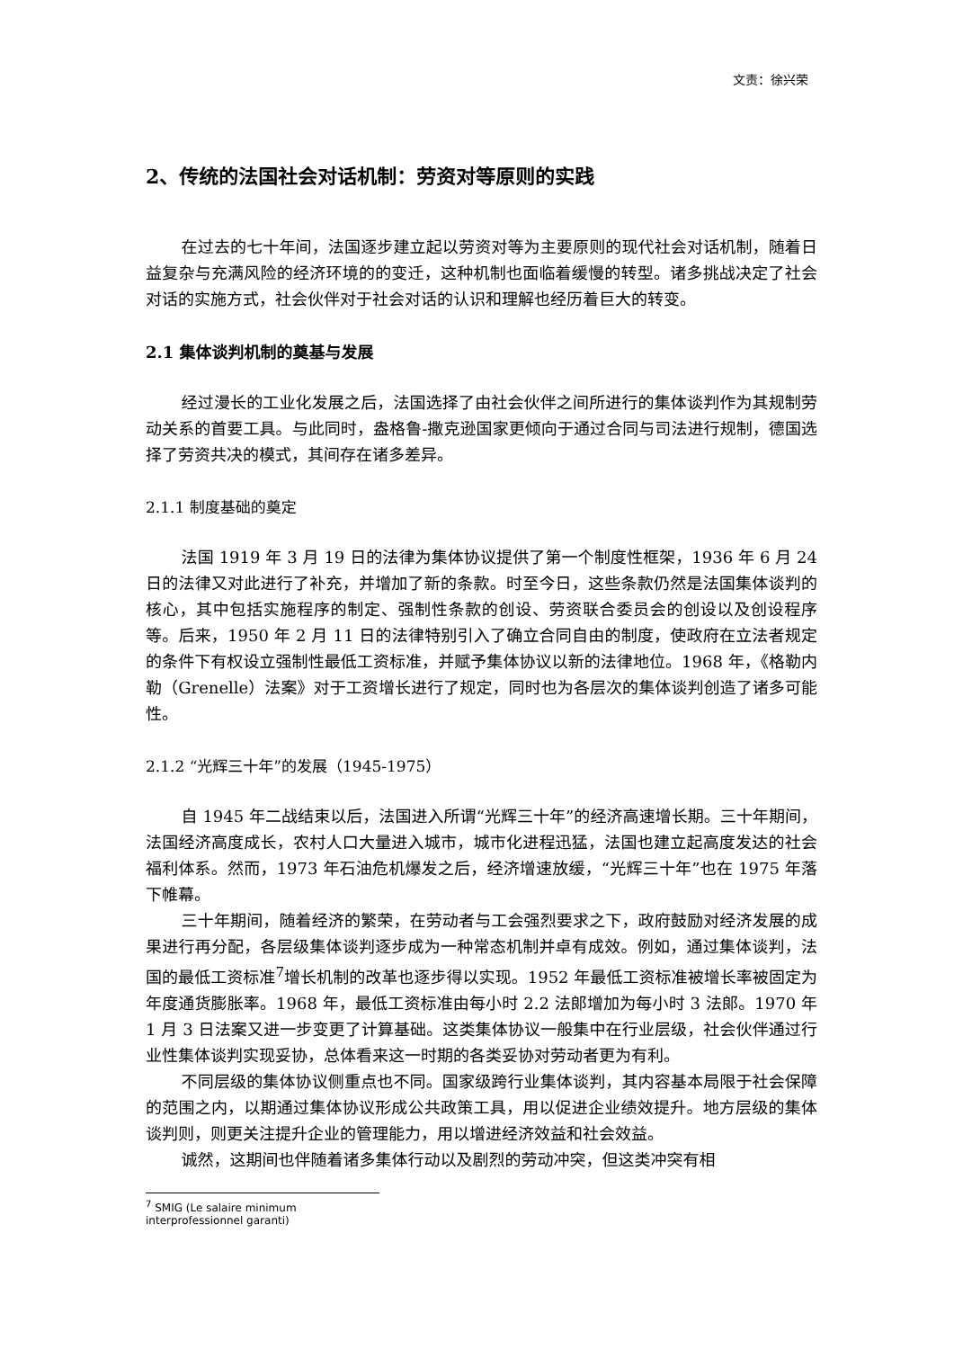文责：徐兴荣
2、传统的法国社会对话机制：劳资对等原则的实践
在过去的七十年间，法国逐步建立起以劳资对等为主要原则的现代社会对话机制，随着日益复杂与充满风险的经济环境的的变迁，这种机制也面临着缓慢的转型。诸多挑战决定了社会对话的实施方式，社会伙伴对于社会对话的认识和理解也经历着巨大的转变。
2.1 集体谈判机制的奠基与发展
经过漫长的工业化发展之后，法国选择了由社会伙伴之间所进行的集体谈判作为其规制劳动关系的首要工具。与此同时，盎格鲁-撒克逊国家更倾向于通过合同与司法进行规制，德国选择了劳资共决的模式，其间存在诸多差异。
2.1.1 制度基础的奠定
法国 1919 年 3 月 19 日的法律为集体协议提供了第一个制度性框架，1936 年 6 月 24 日的法律又对此进行了补充，并增加了新的条款。时至今日，这些条款仍然是法国集体谈判的核心，其中包括实施程序的制定、强制性条款的创设、劳资联合委员会的创设以及创设程序等。后来，1950 年 2 月 11 日的法律特别引入了确立合同自由的制度，使政府在立法者规定的条件下有权设立强制性最低工资标准，并赋予集体协议以新的法律地位。1968 年，《格勒内勒（Grenelle）法案》对于工资增长进行了规定，同时也为各层次的集体谈判创造了诸多可能性。
2.1.2 “光辉三十年”的发展（1945-1975）
自 1945 年二战结束以后，法国进入所谓“光辉三十年”的经济高速增长期。三十年期间，法国经济高度成长，农村人口大量进入城市，城市化进程迅猛，法国也建立起高度发达的社会福利体系。然而，1973 年石油危机爆发之后，经济增速放缓，“光辉三十年”也在 1975 年落下帷幕。
三十年期间，随着经济的繁荣，在劳动者与工会强烈要求之下，政府鼓励对经济发展的成果进行再分配，各层级集体谈判逐步成为一种常态机制并卓有成效。例如，通过集体谈判，法国的最低工资标准<sup>7</sup>增长机制的改革也逐步得以实现。1952 年最低工资标准被增长率被固定为年度通货膨胀率。1968 年，最低工资标准由每小时 2.2 法郎增加为每小时 3 法郎。1970 年 1 月 3 日法案又进一步变更了计算基础。这类集体协议一般集中在行业层级，社会伙伴通过行业性集体谈判实现妥协，总体看来这一时期的各类妥协对劳动者更为有利。
不同层级的集体协议侧重点也不同。国家级跨行业集体谈判，其内容基本局限于社会保障的范围之内，以期通过集体协议形成公共政策工具，用以促进企业绩效提升。地方层级的集体谈判则，则更关注提升企业的管理能力，用以增进经济效益和社会效益。
诚然，这期间也伴随着诸多集体行动以及剧烈的劳动冲突，但这类冲突有相
<sup>7</sup> SMIG (Le salaire minimum interprofessionnel garanti)